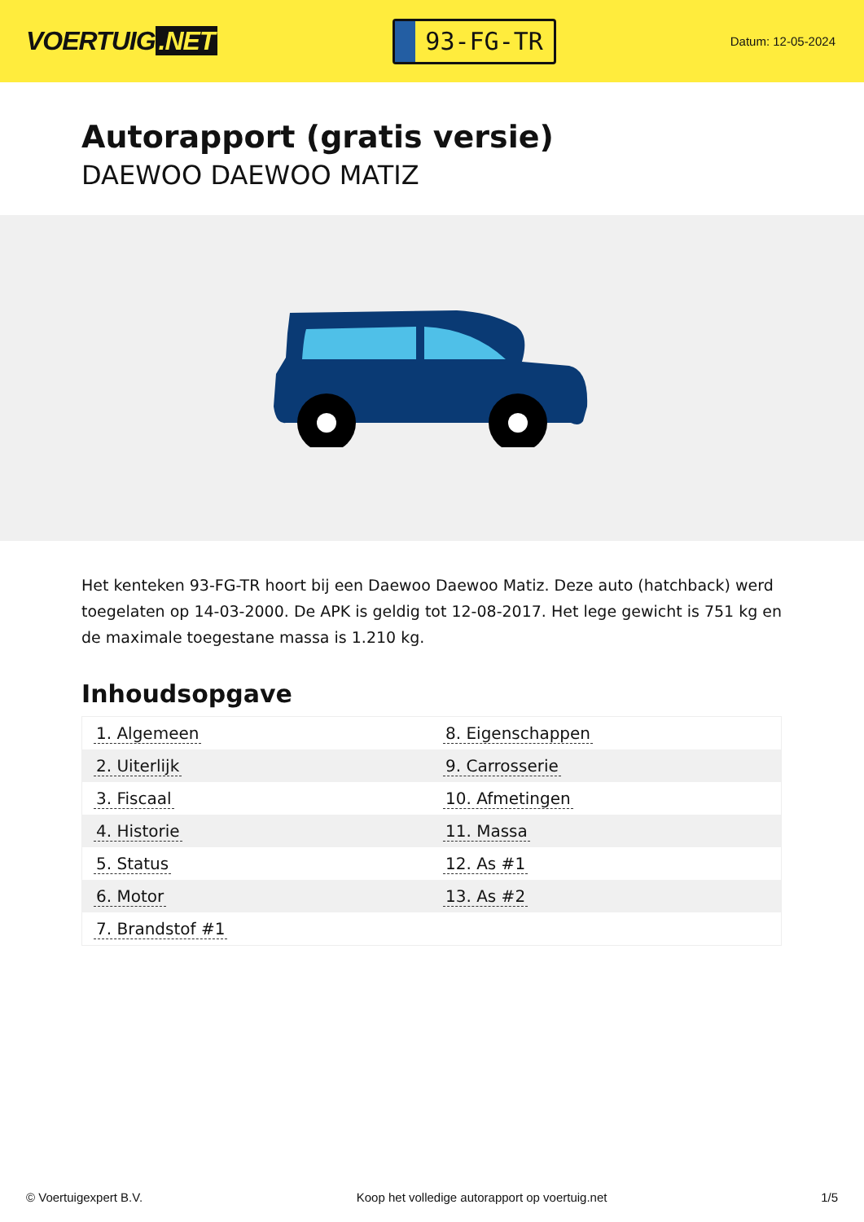VOERTUIG.NET
93-FG-TR
Datum: 12-05-2024
Autorapport (gratis versie)
DAEWOO DAEWOO MATIZ
Het kenteken 93-FG-TR hoort bij een Daewoo Daewoo Matiz. Deze auto (hatchback) werd toegelaten op 14-03-2000. De APK is geldig tot 12-08-2017. Het lege gewicht is 751 kg en de maximale toegestane massa is 1.210 kg.
Inhoudsopgave
| 1. Algemeen | 8. Eigenschappen |
| 2. Uiterlijk | 9. Carrosserie |
| 3. Fiscaal | 10. Afmetingen |
| 4. Historie | 11. Massa |
| 5. Status | 12. As #1 |
| 6. Motor | 13. As #2 |
| 7. Brandstof #1 | |
© Voertuigexpert B.V. Koop het volledige autorapport op voertuig.net
1/5